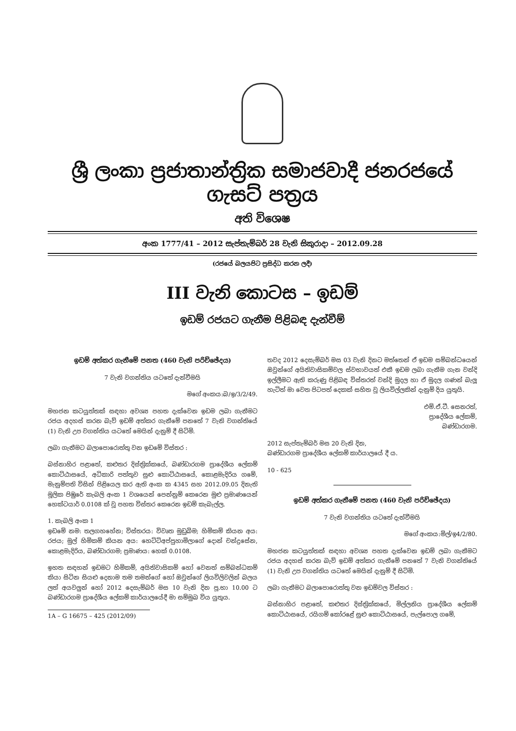ශ්‍රී ලංකා ප්‍රජාතාන්ත්‍රික සමාජවාදී ජනරජයේ ගැසට් පත්‍රය
අති විශෙෂ
අංක 1777/41 – 2012 සැප්තැම්බර් 28 වැනි සිකුරාදා – 2012.09.28
(රජයේ බලයපිට ප්‍රසිද්ධ කරන ලදී)
III වැනි කොටස – ඉඩම්
ඉඩම් රජයට ගැනීම පිළිබඳ දැන්වීම්
ඉඩම් අත්කර ගැනීමේ පනත (460 වැනි පරිච්ඡේදය)
7 වැනි වගන්තිය යටතේ දැන්වීමයි
මගේ අංකය:බ/ඉ/3/2/49.
මහජන කටයුත්තක් සඳහා අවශ්‍ය පහත දැක්වෙන ඉඩම ලබා ගැනීමට රජය අදහස් කරන බැව් ඉඩම් අත්කර ගැනීමේ පනතේ 7 වැනි වගන්තියේ (1) වැනි උප වගන්තිය යටතේ මෙයින් දැනුම් දී සිටිමි.
ලබා ගැනීමට බලාපොරොත්තු වන ඉඩමේ විස්තර :
බස්නාහිර පළාතේ, කළුතර දිස්ත්‍රික්කයේ, බණ්ඩාරගම ප්‍රාදේශීය ලේකම් කොට්ඨාසයේ, අධිකාරි පත්තුව සුළු කොට්ඨාසයේ, කොළමැදිරිය ගමේ, මැනුම්පති විසින් පිළියෙල කර ඇති අංක ක 4345 සහ 2012.09.05 දිනැති මූලික පිඹුරේ කැබලි අංක 1 වශයෙන් පෙන්නුම් කෙරෙන මුළු ප්‍රමාණයෙන් හෙක්ටයාර් 0.0108 ක් වූ පහත විස්තර කෙරෙන ඉඩම් කැබැල්ල.
1. කැබලි අංක 1
ඉඩමේ නම: තලගහහේන; විස්තරය: විවෘත මුඩුබිම; හිමිකම් කියන අය: රජය; මුල් හිමිකම් කියන අය: හෙට්ටිඅප්පුහාමිලාගේ දොන් චන්ද්‍රසේන, කොළමැදිරිය, බණ්ඩාරගම; ප්‍රමාණය: හෙක් 0.0108.
ඉහත සඳහන් ඉඩමට හිමිකම්, අයිතිවාසිකම් හෝ වෙනත් සම්බන්ධකම් කියා සිටින සියළු දෙනාම තම තමන්ගේ හෝ ඔවුන්ගේ ලියවිලිවලින් බලය ලත් අයවලුන් හෝ 2012 දෙසැම්බර් මස 10 වැනි දින පූ.භා 10.00 ට බණ්ඩාරගම ප්‍රාදේශීය ලේකම් කාර්යාලයේදී මා සම්මුඛ විය යුතුය.
1A – G 16675 – 425 (2012/09)
තවද 2012 දෙසැම්බර් මස 03 වැනි දිනට මත්තෙන් ඒ ඉඩම සම්බන්ධයෙන් ඔවුන්ගේ අයිතිවාසිකම්වල ස්වභාවයත් එකී ඉඩම ලබා ගැනීම ගැන වන්දි ඉල්ලීමට ඇති කරුණු පිළිබඳ විස්තරත් වන්දි මුදල හා ඒ මුදල ගණන් බැලූ හැටිත් මා වෙත පිටපත් දෙකක් සහිත වූ ලියවිල්ලකින් දැනුම් දිය යුතුයි.
එම්.ඒ.ටී. සෙනරත්,
ප්‍රාදේශීය ලේකම්,
බණ්ඩාරගම.
2012 සැප්තැම්බර් මස 20 වැනි දින,
බණ්ඩාරගම ප්‍රාදේශීය ලේකම් කාර්යාලයේ දී ය.
10 - 625
ඉඩම් අත්කර ගැනීමේ පනත (460 වැනි පරිච්ඡේදය)
7 වැනි වගන්තිය යටතේ දැන්වීමයි
මගේ අංකය:මිල්/ඉ4/2/80.
මහජන කටයුත්තක් සඳහා අවශ්‍ය පහත දැක්වෙන ඉඩම් ලබා ගැනීමට රජය අදහස් කරන බැව් ඉඩම් අත්කර ගැනීමේ පනතේ 7 වැනි වගන්තියේ (1) වැනි උප වගන්තිය යටතේ මෙයින් දැනුම් දී සිටිමි.
ලබා ගැනීමට බලාපොරොත්තු වන ඉඩම්වල විස්තර :
බස්නාහිර පළාතේ, කළුතර දිස්ත්‍රික්කයේ, මිල්ලනිය ප්‍රාදේශීය ලේකම් කොට්ඨාසයේ, රයිගම් කෝරළේ සුළු කොට්ඨාසයේ, පැල්පොල ගමේ,